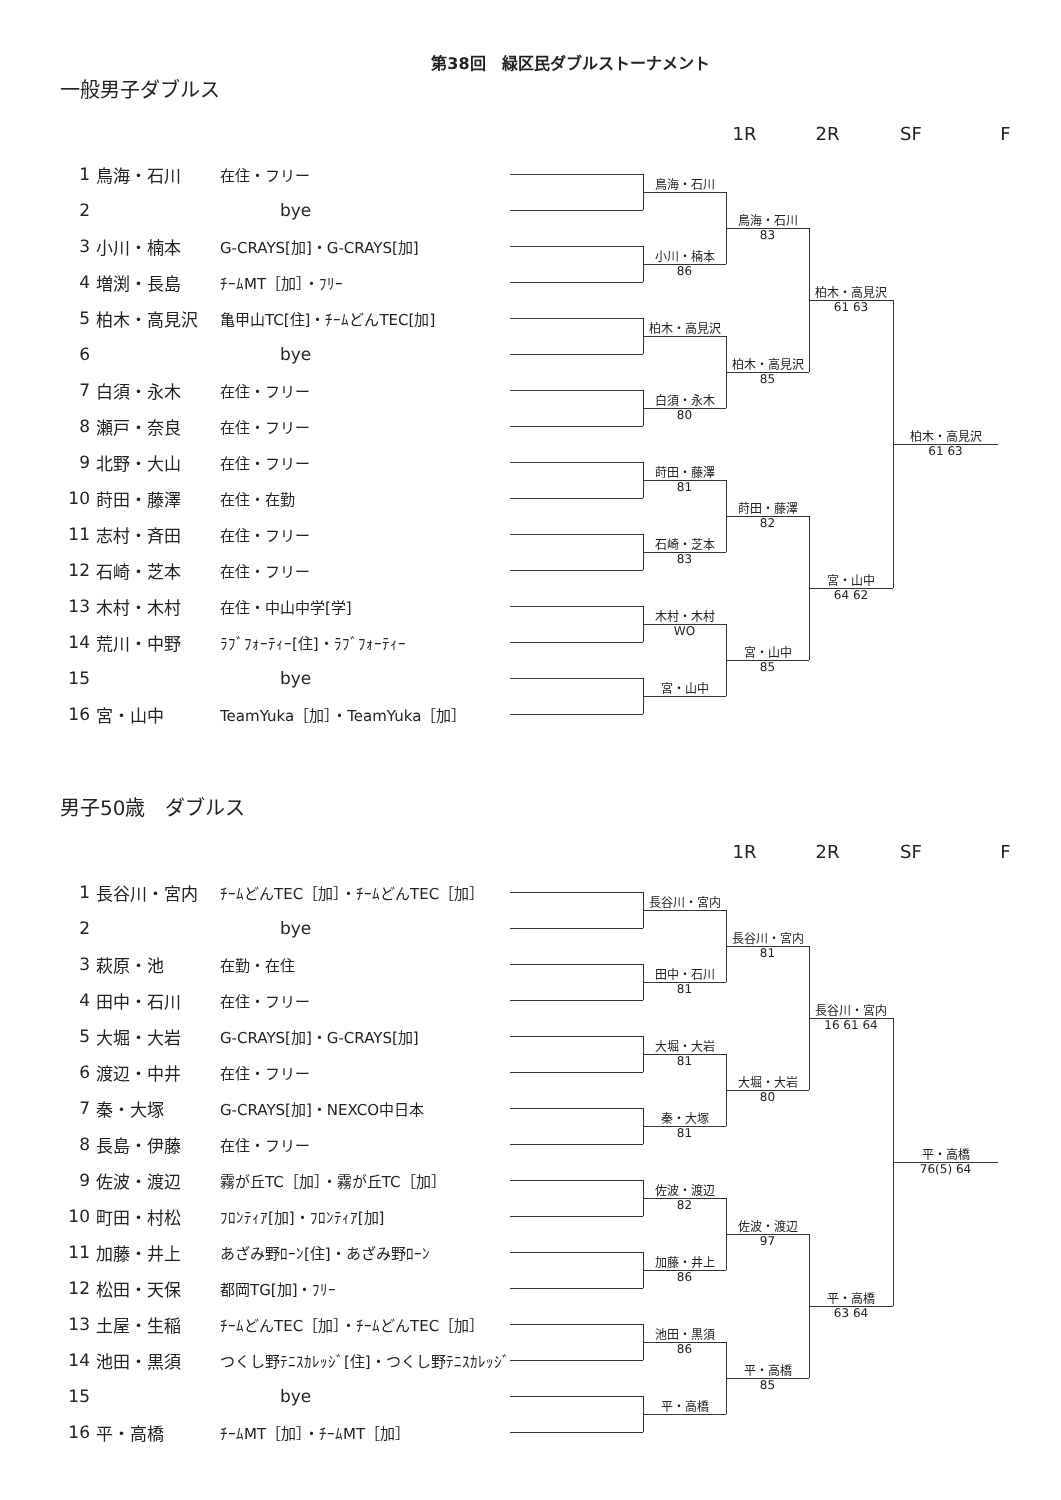第38回　緑区民ダブルストーナメント
一般男子ダブルス
1R
2R
SF
F
1
鳥海・石川
在住・フリー
2
bye
3
小川・楠本
G-CRAYS[加]・G-CRAYS[加]
4
増渕・長島
ﾁｰﾑMT［加］・ﾌﾘｰ
5
柏木・高見沢
亀甲山TC[住]・ﾁｰﾑどんTEC[加]
6
bye
7
白須・永木
在住・フリー
8
瀬戸・奈良
在住・フリー
9
北野・大山
在住・フリー
10
莳田・藤澤
在住・在勤
11
志村・斉田
在住・フリー
12
石崎・芝本
在住・フリー
13
木村・木村
在住・中山中学[学]
14
荒川・中野
ﾗﾌﾞﾌｫｰﾃｨｰ[住]・ﾗﾌﾞﾌｫｰﾃｨｰ
15
bye
16
宮・山中
TeamYuka［加］・TeamYuka［加］
鳥海・石川
小川・楠本
86
柏木・高見沢
白須・永木
80
莳田・藤澤
81
石崎・芝本
83
木村・木村
WO
宮・山中
鳥海・石川
83
柏木・高見沢
85
莳田・藤澤
82
宮・山中
85
柏木・高見沢
61 63
宮・山中
64 62
柏木・高見沢
61 63
男子50歳　ダブルス
1R
2R
SF
F
1
長谷川・宮内
ﾁｰﾑどんTEC［加］・ﾁｰﾑどんTEC［加］
2
bye
3
萩原・池
在勤・在住
4
田中・石川
在住・フリー
5
大堀・大岩
G-CRAYS[加]・G-CRAYS[加]
6
渡辺・中井
在住・フリー
7
秦・大塚
G-CRAYS[加]・NEXCO中日本
8
長島・伊藤
在住・フリー
9
佐波・渡辺
霧が丘TC［加］・霧が丘TC［加］
10
町田・村松
ﾌﾛﾝﾃｨｱ[加]・ﾌﾛﾝﾃｨｱ[加]
11
加藤・井上
あざみ野ﾛｰﾝ[住]・あざみ野ﾛｰﾝ
12
松田・天保
都岡TG[加]・ﾌﾘｰ
13
土屋・生稲
ﾁｰﾑどんTEC［加］・ﾁｰﾑどんTEC［加］
14
池田・黒須
つくし野ﾃﾆｽｶﾚｯｼﾞ[住]・つくし野ﾃﾆｽｶﾚｯｼﾞ
15
bye
16
平・高橋
ﾁｰﾑMT［加］・ﾁｰﾑMT［加］
長谷川・宮内
田中・石川
81
大堀・大岩
81
秦・大塚
81
佐波・渡辺
82
加藤・井上
86
池田・黒須
86
平・高橋
長谷川・宮内
81
大堀・大岩
80
佐波・渡辺
97
平・高橋
85
長谷川・宮内
16 61 64
平・高橋
63 64
平・高橋
76(5) 64